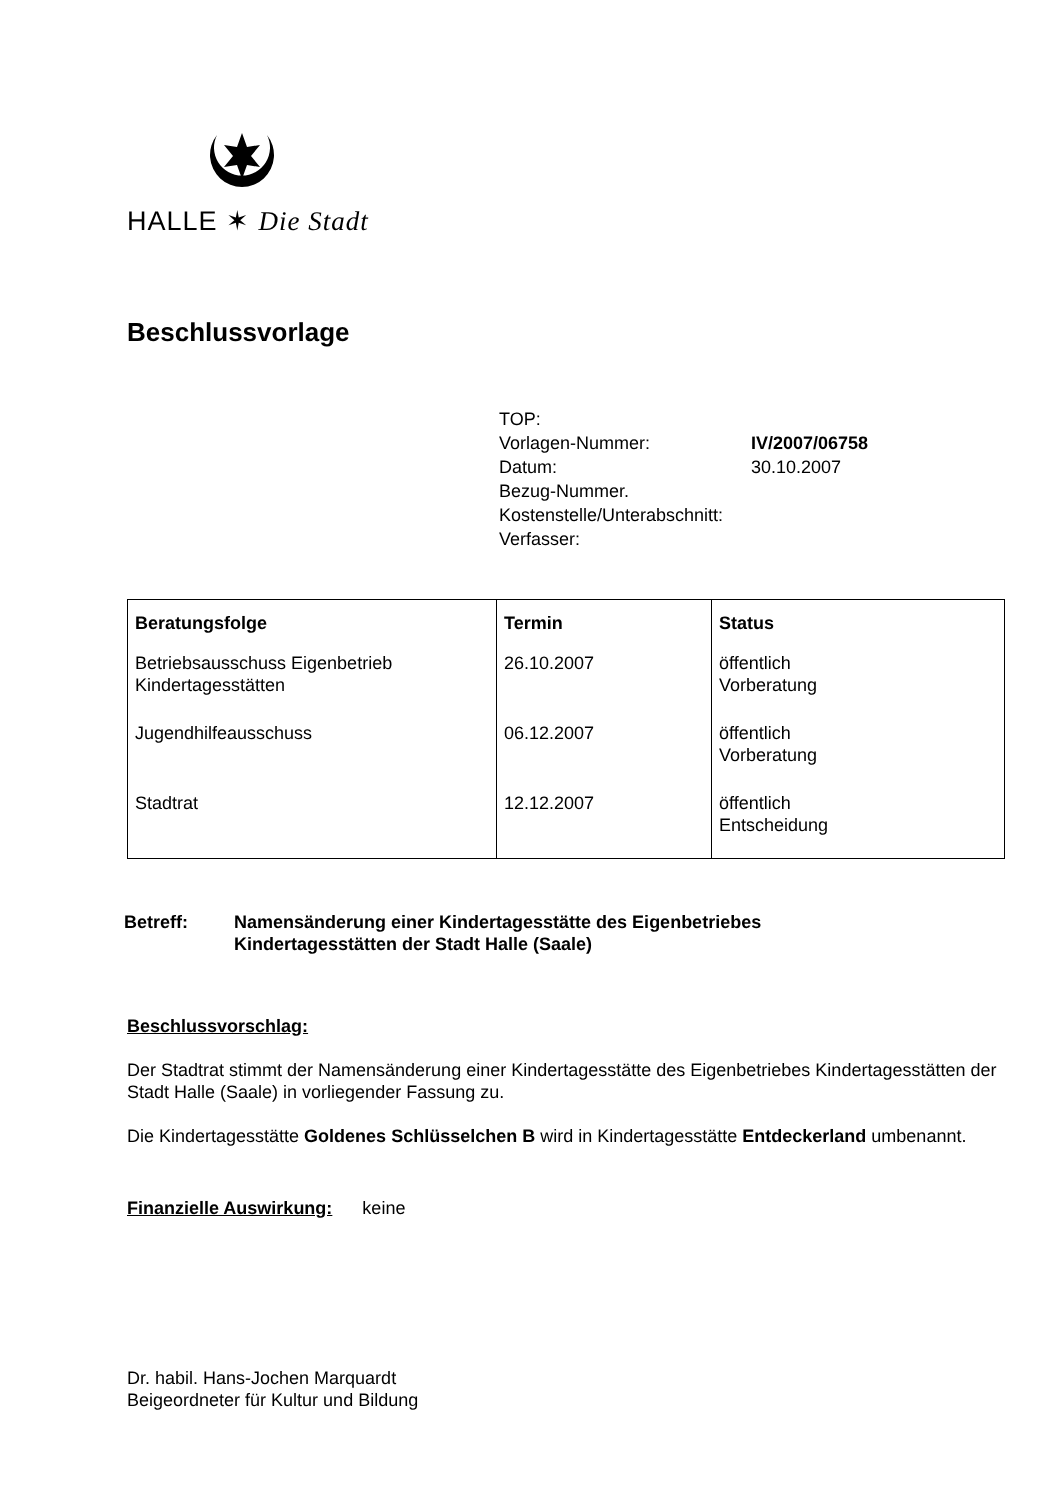HALLE ✶ Die Stadt
Beschlussvorlage
| TOP: | |
| Vorlagen-Nummer: | IV/2007/06758 |
| Datum: | 30.10.2007 |
| Bezug-Nummer. | |
| Kostenstelle/Unterabschnitt: | |
| Verfasser: | |
| Beratungsfolge | Termin | Status |
| --- | --- | --- |
| Betriebsausschuss Eigenbetrieb Kindertagesstätten | 26.10.2007 | öffentlich Vorberatung |
| Jugendhilfeausschuss | 06.12.2007 | öffentlich Vorberatung |
| Stadtrat | 12.12.2007 | öffentlich Entscheidung |
Betreff: Namensänderung einer Kindertagesstätte des Eigenbetriebes
Kindertagesstätten der Stadt Halle (Saale)
Beschlussvorschlag:
Der Stadtrat stimmt der Namensänderung einer Kindertagesstätte des Eigenbetriebes Kindertagesstätten der Stadt Halle (Saale) in vorliegender Fassung zu.
Die Kindertagesstätte Goldenes Schlüsselchen B wird in Kindertagesstätte Entdeckerland umbenannt.
Finanzielle Auswirkung: keine
Dr. habil. Hans-Jochen Marquardt
Beigeordneter für Kultur und Bildung